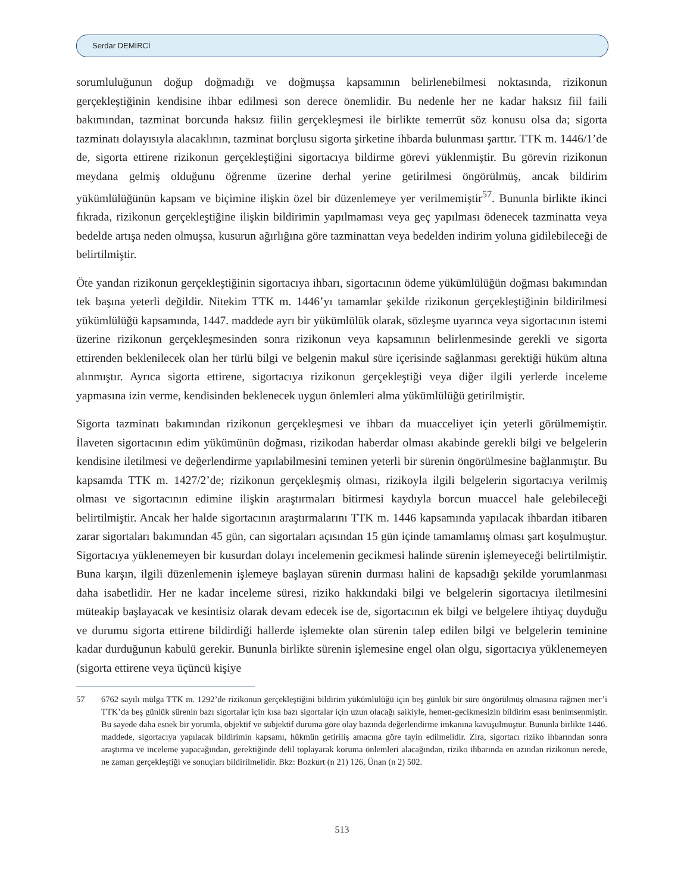Serdar DEMİRCİ
sorumluluğunun doğup doğmadığı ve doğmuşsa kapsamının belirlenebilmesi noktasında, rizikonun gerçekleştiğinin kendisine ihbar edilmesi son derece önemlidir. Bu nedenle her ne kadar haksız fiil faili bakımından, tazminat borcunda haksız fiilin gerçekleşmesi ile birlikte temerrüt söz konusu olsa da; sigorta tazminatı dolayısıyla alacaklının, tazminat borçlusu sigorta şirketine ihbarda bulunması şarttır. TTK m. 1446/1’de de, sigorta ettirene rizikonun gerçekleştiğini sigortacıya bildirme görevi yüklenmiştir. Bu görevin rizikonun meydana gelmiş olduğunu öğrenme üzerine derhal yerine getirilmesi öngörülmüş, ancak bildirim yükümlülüğünün kapsam ve biçimine ilişkin özel bir düzenlemeye yer verilmemiştir<sup>57</sup>. Bununla birlikte ikinci fıkrada, rizikonun gerçekleştiğine ilişkin bildirimin yapılmaması veya geç yapılması ödenecek tazminatta veya bedelde artışa neden olmuşsa, kusurun ağırlığına göre tazminattan veya bedelden indirim yoluna gidilebileceği de belirtilmiştir.
Öte yandan rizikonun gerçekleştiğinin sigortacıya ihbarı, sigortacının ödeme yükümlülüğün doğması bakımından tek başına yeterli değildir. Nitekim TTK m. 1446’yı tamamlar şekilde rizikonun gerçekleştiğinin bildirilmesi yükümlülüğü kapsamında, 1447. maddede ayrı bir yükümlülük olarak, sözleşme uyarınca veya sigortacının istemi üzerine rizikonun gerçekleşmesinden sonra rizikonun veya kapsamının belirlenmesinde gerekli ve sigorta ettirenden beklenilecek olan her türlü bilgi ve belgenin makul süre içerisinde sağlanması gerektiği hüküm altına alınmıştır. Ayrıca sigorta ettirene, sigortacıya rizikonun gerçekleştiği veya diğer ilgili yerlerde inceleme yapmasına izin verme, kendisinden beklenecek uygun önlemleri alma yükümlülüğü getirilmiştir.
Sigorta tazminatı bakımından rizikonun gerçekleşmesi ve ihbarı da muacceliyet için yeterli görülmemiştir. İlaveten sigortacının edim yükümünün doğması, rizikodan haberdar olması akabinde gerekli bilgi ve belgelerin kendisine iletilmesi ve değerlendirme yapılabilmesini teminen yeterli bir sürenin öngörülmesine bağlanmıştır. Bu kapsamda TTK m. 1427/2’de; rizikonun gerçekleşmiş olması, rizikoyla ilgili belgelerin sigortacıya verilmiş olması ve sigortacının edimine ilişkin araştırmaları bitirmesi kaydıyla borcun muaccel hale gelebileceği belirtilmiştir. Ancak her halde sigortacının araştırmalarını TTK m. 1446 kapsamında yapılacak ihbardan itibaren zarar sigortaları bakımından 45 gün, can sigortaları açısından 15 gün içinde tamamlamış olması şart koşulmuştur. Sigortacıya yüklenemeyen bir kusurdan dolayı incelemenin gecikmesi halinde sürenin işlemeyeceği belirtilmiştir. Buna karşın, ilgili düzenlemenin işlemeye başlayan sürenin durması halini de kapsadığı şekilde yorumlanması daha isabetlidir. Her ne kadar inceleme süresi, riziko hakkındaki bilgi ve belgelerin sigortacıya iletilmesini müteakip başlayacak ve kesintisiz olarak devam edecek ise de, sigortacının ek bilgi ve belgelere ihtiyaç duyduğu ve durumu sigorta ettirene bildirdiği hallerde işlemekte olan sürenin talep edilen bilgi ve belgelerin teminine kadar durduğunun kabulü gerekir. Bununla birlikte sürenin işlemesine engel olan olgu, sigortacıya yüklenemeyen (sigorta ettirene veya üçüncü kişiye
57 6762 sayılı mülga TTK m. 1292’de rizikonun gerçekleştiğini bildirim yükümlülüğü için beş günlük bir süre öngörülmüş olmasına rağmen mer’i TTK’da beş günlük sürenin bazı sigortalar için kısa bazı sigortalar için uzun olacağı saikiyle, hemen-gecikmesizin bildirim esası benimsenmiştir. Bu sayede daha esnek bir yorumla, objektif ve subjektif duruma göre olay bazında değerlendirme imkanına kavuşulmuştur. Bununla birlikte 1446. maddede, sigortacıya yapılacak bildirimin kapsamı, hükmün getiriliş amacına göre tayin edilmelidir. Zira, sigortacı riziko ihbarından sonra araştırma ve inceleme yapacağından, gerektiğinde delil toplayarak koruma önlemleri alacağından, riziko ihbarında en azından rizikonun nerede, ne zaman gerçekleştiği ve sonuçları bildirilmelidir. Bkz: Bozkurt (n 21) 126, Ünan (n 2) 502.
513